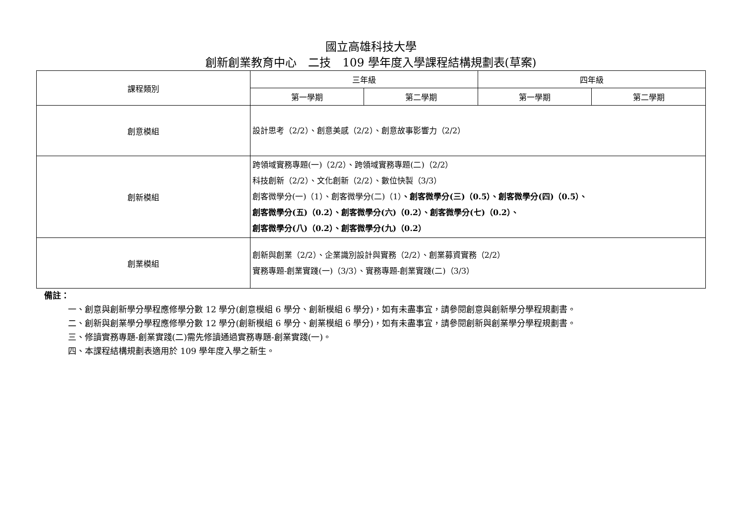國立高雄科技大學
創新創業教育中心　二技　109 學年度入學課程結構規劃表(草案)
| 課程類別 | 三年級 | | 四年級 | |
| --- | --- | --- | --- | --- |
| | 第一學期 | 第二學期 | 第一學期 | 第二學期 |
| 創意模組 | 設計思考（2/2）、創意美感（2/2）、創意故事影響力（2/2） | | | |
| 創新模組 | 跨領域實務專題(一)（2/2）、跨領域實務專題(二)（2/2） 科技創新（2/2）、文化創新（2/2）、數位快製（3/3） 創客微學分(一)（1）、創客微學分(二)（1） 、創客微學分(三)（0.5）、創客微學分(四)（0.5）、 創客微學分(五)（0.2）、創客微學分(六)（0.2）、創客微學分(七)（0.2）、 創客微學分(八)（0.2）、創客微學分(九)（0.2） | | | |
| 創業模組 | 創新與創業（2/2）、企業識別設計與實務（2/2）、創業募資實務（2/2） 實務專題-創業實踐(一)（3/3）、實務專題-創業實踐(二)（3/3） | | | |
備註：
一、創意與創新學分學程應修學分數 12 學分(創意模組 6 學分、創新模組 6 學分)，如有未盡事宜，請參閱創意與創新學分學程規劃書。
二、創新與創業學分學程應修學分數 12 學分(創新模組 6 學分、創業模組 6 學分)，如有未盡事宜，請參閱創新與創業學分學程規劃書。
三、修讀實務專題-創業實踐(二)需先修讀通過實務專題-創業實踐(一)。
四、本課程結構規劃表適用於 109 學年度入學之新生。